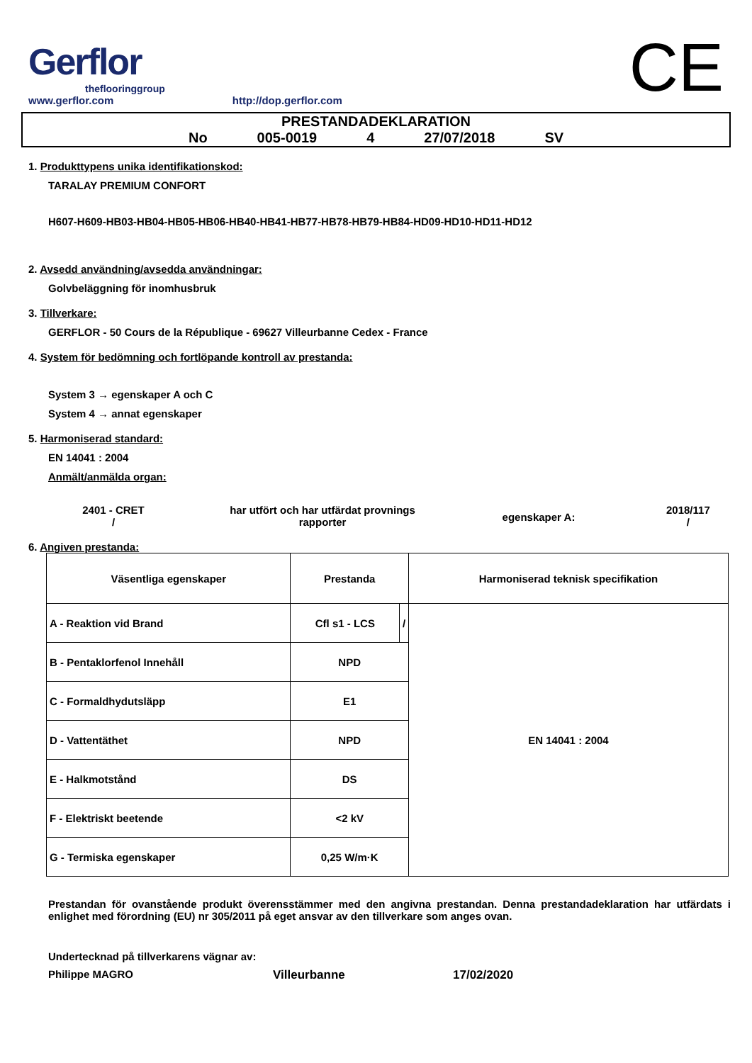Gerflor
theflooringgroup
www.gerflor.com
http://dop.gerflor.com
CE
PRESTANDADEKLARATION
No 005-0019 4 27/07/2018 SV
1. Produkttypens unika identifikationskod:
TARALAY PREMIUM CONFORT
H607-H609-HB03-HB04-HB05-HB06-HB40-HB41-HB77-HB78-HB79-HB84-HD09-HD10-HD11-HD12
2. Avsedd användning/avsedda användningar:
Golvbeläggning för inomhusbruk
3. Tillverkare:
GERFLOR - 50 Cours de la République - 69627 Villeurbanne Cedex - France
4. System för bedömning och fortlöpande kontroll av prestanda:
System 3 → egenskaper A och C
System 4 → annat egenskaper
5. Harmoniserad standard:
EN 14041 : 2004
Anmält/anmälda organ:
2401 - CRET
/
har utfört och har utfärdat provnings rapporter
egenskaper A:
2018/117
/
6. Angiven prestanda:
| Väsentliga egenskaper | Prestanda | | Harmoniserad teknisk specifikation |
| A - Reaktion vid Brand | Cfl s1 - LCS | / | EN 14041 : 2004 |
| B - Pentaklorfenol Innehåll | NPD | | |
| C - Formaldhydutsläpp | E1 | | |
| D - Vattentäthet | NPD | | |
| E - Halkmotstånd | DS | | |
| F - Elektriskt beetende | <2 kV | | |
| G - Termiska egenskaper | 0,25 W/m·K | | |
Prestandan för ovanstående produkt överensstämmer med den angivna prestandan. Denna prestandadeklaration har utfärdats i enlighet med förordning (EU) nr 305/2011 på eget ansvar av den tillverkare som anges ovan.
Undertecknad på tillverkarens vägnar av:
Philippe MAGRO Villeurbanne 17/02/2020